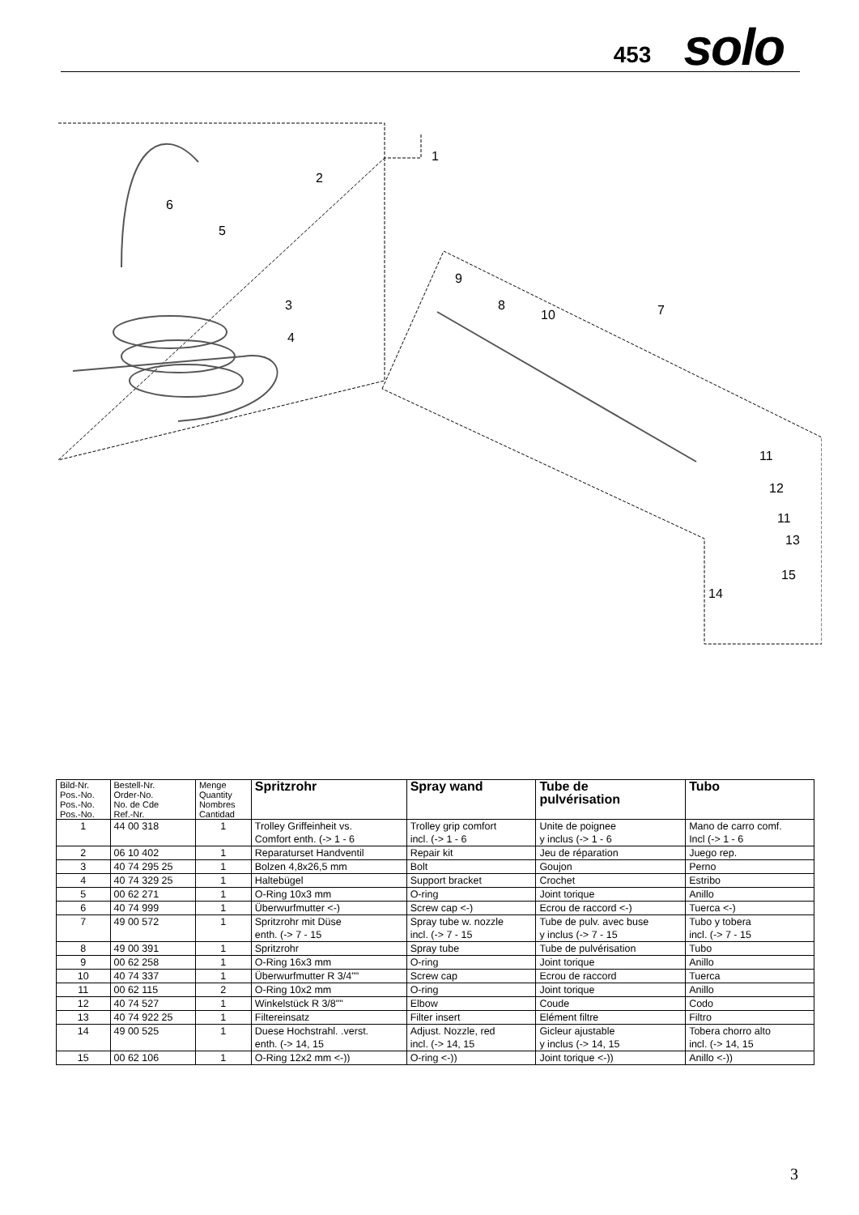453 solo
1
2
3
4
5
6
7
8
9
10
11
12
11
13
14
15
| Bild-Nr. Pos.-No. Pos.-No. Pos.-No. | Bestell-Nr. Order-No. No. de Cde Ref.-Nr. | Menge Quantity Nombres Cantidad | Spritzrohr | Spray wand | Tube de pulvérisation | Tubo |
| --- | --- | --- | --- | --- | --- | --- |
| 1 | 44 00 318 | 1 | Trolley Griffeinheit vs. Comfort enth. (-> 1 - 6 | Trolley grip comfort incl. (-> 1 - 6 | Unite de poignee y inclus (-> 1 - 6 | Mano de carro comf. Incl (-> 1 - 6 |
| 2 | 06 10 402 | 1 | Reparaturset Handventil | Repair kit | Jeu de réparation | Juego rep. |
| 3 | 40 74 295 25 | 1 | Bolzen 4,8x26,5 mm | Bolt | Goujon | Perno |
| 4 | 40 74 329 25 | 1 | Haltebügel | Support bracket | Crochet | Estribo |
| 5 | 00 62 271 | 1 | O-Ring 10x3 mm | O-ring | Joint torique | Anillo |
| 6 | 40 74 999 | 1 | Überwurfmutter <-) | Screw cap <-) | Ecrou de raccord <-) | Tuerca <-) |
| 7 | 49 00 572 | 1 | Spritzrohr mit Düse enth. (-> 7 - 15 | Spray tube w. nozzle incl. (-> 7 - 15 | Tube de pulv. avec buse y inclus (-> 7 - 15 | Tubo y tobera incl. (-> 7 - 15 |
| 8 | 49 00 391 | 1 | Spritzrohr | Spray tube | Tube de pulvérisation | Tubo |
| 9 | 00 62 258 | 1 | O-Ring 16x3 mm | O-ring | Joint torique | Anillo |
| 10 | 40 74 337 | 1 | Überwurfmutter R 3/4"" | Screw cap | Ecrou de raccord | Tuerca |
| 11 | 00 62 115 | 2 | O-Ring 10x2 mm | O-ring | Joint torique | Anillo |
| 12 | 40 74 527 | 1 | Winkelstück R 3/8"" | Elbow | Coude | Codo |
| 13 | 40 74 922 25 | 1 | Filtereinsatz | Filter insert | Elément filtre | Filtro |
| 14 | 49 00 525 | 1 | Duese Hochstrahl. .verst. enth. (-> 14, 15 | Adjust. Nozzle, red incl. (-> 14, 15 | Gicleur ajustable y inclus (-> 14, 15 | Tobera chorro alto incl. (-> 14, 15 |
| 15 | 00 62 106 | 1 | O-Ring 12x2 mm <-)) | O-ring <-)) | Joint torique <-)) | Anillo <-)) |
3